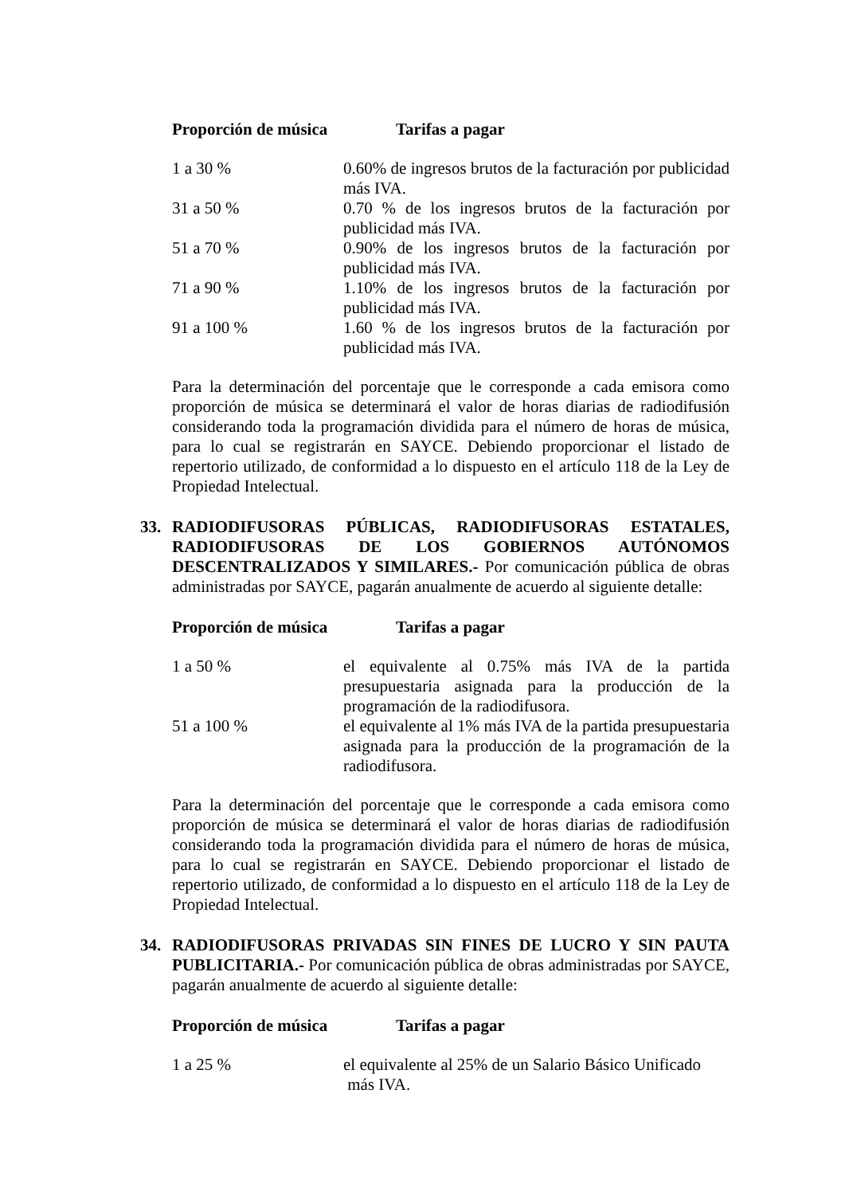Proporción de música Tarifas a pagar
| 1 a 30 % | 0.60% de ingresos brutos de la facturación por publicidad más IVA. |
| 31 a 50 % | 0.70 % de los ingresos brutos de la facturación por publicidad más IVA. |
| 51 a 70 % | 0.90% de los ingresos brutos de la facturación por publicidad más IVA. |
| 71 a 90 % | 1.10% de los ingresos brutos de la facturación por publicidad más IVA. |
| 91 a 100 % | 1.60 % de los ingresos brutos de la facturación por publicidad más IVA. |
Para la determinación del porcentaje que le corresponde a cada emisora como proporción de música se determinará el valor de horas diarias de radiodifusión considerando toda la programación dividida para el número de horas de música, para lo cual se registrarán en SAYCE. Debiendo proporcionar el listado de repertorio utilizado, de conformidad a lo dispuesto en el artículo 118 de la Ley de Propiedad Intelectual.
33.
RADIODIFUSORAS PÚBLICAS, RADIODIFUSORAS ESTATALES, RADIODIFUSORAS DE LOS GOBIERNOS AUTÓNOMOS DESCENTRALIZADOS Y SIMILARES.- Por comunicación pública de obras administradas por SAYCE, pagarán anualmente de acuerdo al siguiente detalle:
Proporción de música Tarifas a pagar
| 1 a 50 % | el equivalente al 0.75% más IVA de la partida presupuestaria asignada para la producción de la programación de la radiodifusora. |
| 51 a 100 % | el equivalente al 1% más IVA de la partida presupuestaria asignada para la producción de la programación de la radiodifusora. |
Para la determinación del porcentaje que le corresponde a cada emisora como proporción de música se determinará el valor de horas diarias de radiodifusión considerando toda la programación dividida para el número de horas de música, para lo cual se registrarán en SAYCE. Debiendo proporcionar el listado de repertorio utilizado, de conformidad a lo dispuesto en el artículo 118 de la Ley de Propiedad Intelectual.
34.
RADIODIFUSORAS PRIVADAS SIN FINES DE LUCRO Y SIN PAUTA PUBLICITARIA.- Por comunicación pública de obras administradas por SAYCE, pagarán anualmente de acuerdo al siguiente detalle:
Proporción de música Tarifas a pagar
| 1 a 25 % | el equivalente al 25% de un Salario Básico Unificado más IVA. |